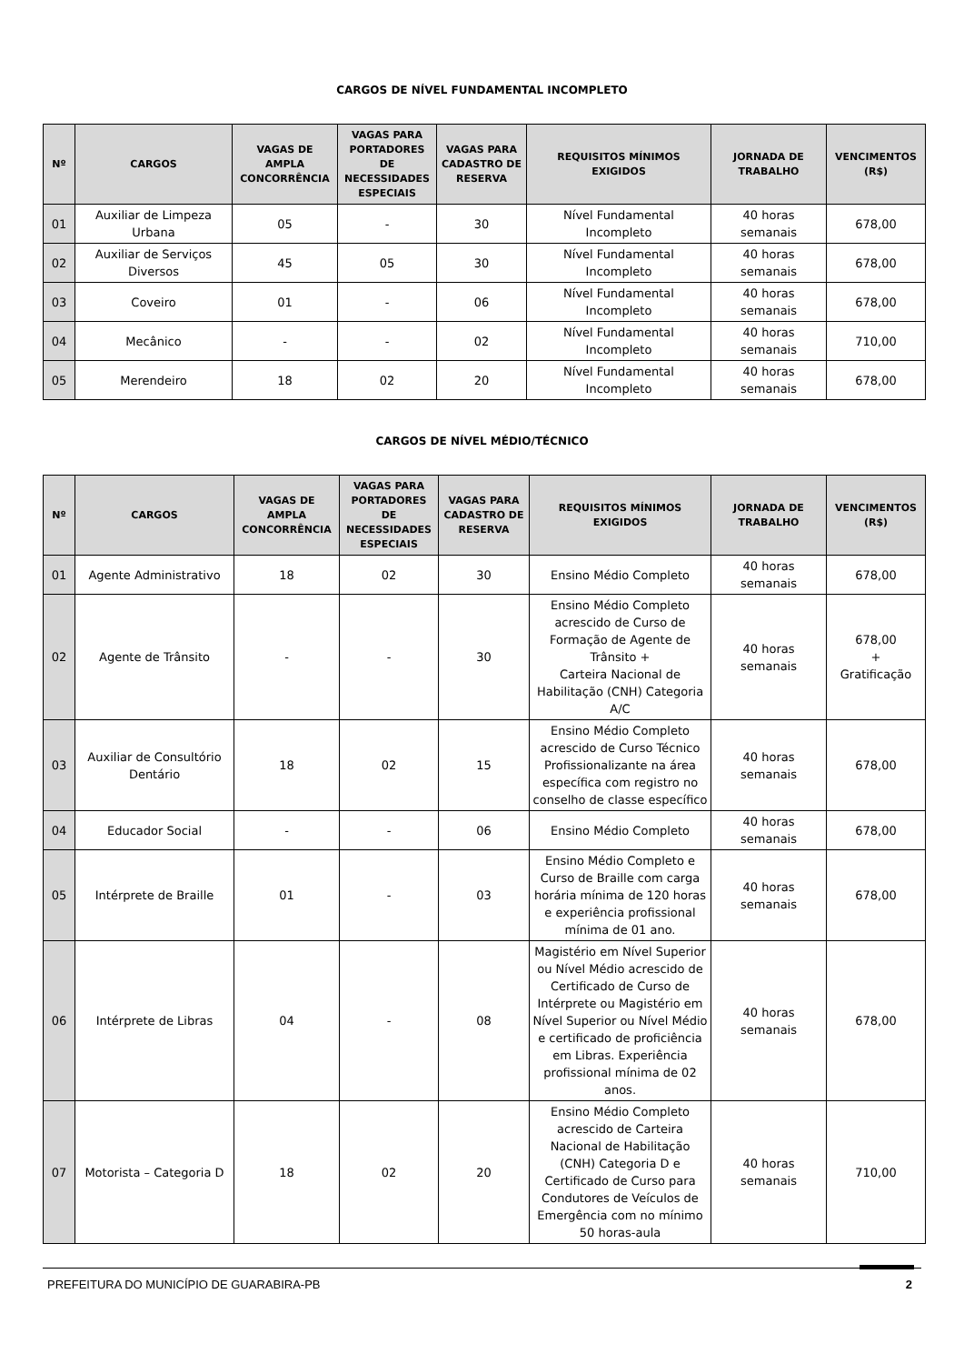CARGOS DE NÍVEL FUNDAMENTAL INCOMPLETO
| Nº | CARGOS | VAGAS DE AMPLA CONCORRÊNCIA | VAGAS PARA PORTADORES DE NECESSIDADES ESPECIAIS | VAGAS PARA CADASTRO DE RESERVA | REQUISITOS MÍNIMOS EXIGIDOS | JORNADA DE TRABALHO | VENCIMENTOS (R$) |
| --- | --- | --- | --- | --- | --- | --- | --- |
| 01 | Auxiliar de Limpeza Urbana | 05 | - | 30 | Nível Fundamental Incompleto | 40 horas semanais | 678,00 |
| 02 | Auxiliar de Serviços Diversos | 45 | 05 | 30 | Nível Fundamental Incompleto | 40 horas semanais | 678,00 |
| 03 | Coveiro | 01 | - | 06 | Nível Fundamental Incompleto | 40 horas semanais | 678,00 |
| 04 | Mecânico | - | - | 02 | Nível Fundamental Incompleto | 40 horas semanais | 710,00 |
| 05 | Merendeiro | 18 | 02 | 20 | Nível Fundamental Incompleto | 40 horas semanais | 678,00 |
CARGOS DE NÍVEL MÉDIO/TÉCNICO
| Nº | CARGOS | VAGAS DE AMPLA CONCORRÊNCIA | VAGAS PARA PORTADORES DE NECESSIDADES ESPECIAIS | VAGAS PARA CADASTRO DE RESERVA | REQUISITOS MÍNIMOS EXIGIDOS | JORNADA DE TRABALHO | VENCIMENTOS (R$) |
| --- | --- | --- | --- | --- | --- | --- | --- |
| 01 | Agente Administrativo | 18 | 02 | 30 | Ensino Médio Completo | 40 horas semanais | 678,00 |
| 02 | Agente de Trânsito | - | - | 30 | Ensino Médio Completo acrescido de Curso de Formação de Agente de Trânsito + Carteira Nacional de Habilitação (CNH) Categoria A/C | 40 horas semanais | 678,00 + Gratificação |
| 03 | Auxiliar de Consultório Dentário | 18 | 02 | 15 | Ensino Médio Completo acrescido de Curso Técnico Profissionalizante na área específica com registro no conselho de classe específico | 40 horas semanais | 678,00 |
| 04 | Educador Social | - | - | 06 | Ensino Médio Completo | 40 horas semanais | 678,00 |
| 05 | Intérprete de Braille | 01 | - | 03 | Ensino Médio Completo e Curso de Braille com carga horária mínima de 120 horas e experiência profissional mínima de 01 ano. | 40 horas semanais | 678,00 |
| 06 | Intérprete de Libras | 04 | - | 08 | Magistério em Nível Superior ou Nível Médio acrescido de Certificado de Curso de Intérprete ou Magistério em Nível Superior ou Nível Médio e certificado de proficiência em Libras. Experiência profissional mínima de 02 anos. | 40 horas semanais | 678,00 |
| 07 | Motorista – Categoria D | 18 | 02 | 20 | Ensino Médio Completo acrescido de Carteira Nacional de Habilitação (CNH) Categoria D e Certificado de Curso para Condutores de Veículos de Emergência com no mínimo 50 horas-aula | 40 horas semanais | 710,00 |
PREFEITURA DO MUNICÍPIO DE GUARABIRA-PB 2